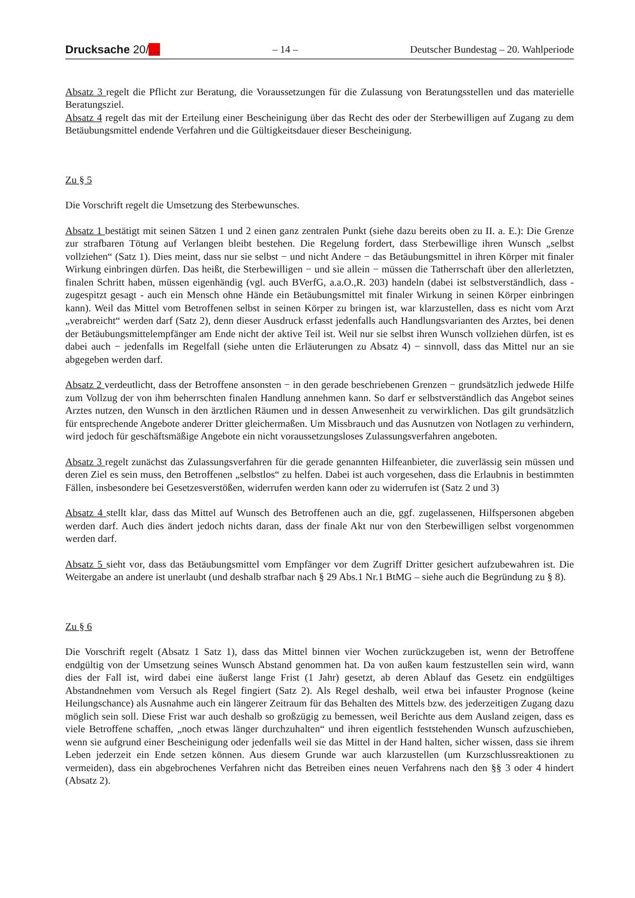Drucksache 20/… – 14 – Deutscher Bundestag – 20. Wahlperiode
Absatz 3 regelt die Pflicht zur Beratung, die Voraussetzungen für die Zulassung von Beratungsstellen und das materielle Beratungsziel.
Absatz 4 regelt das mit der Erteilung einer Bescheinigung über das Recht des oder der Sterbewilligen auf Zugang zu dem Betäubungsmittel endende Verfahren und die Gültigkeitsdauer dieser Bescheinigung.
Zu § 5
Die Vorschrift regelt die Umsetzung des Sterbewunsches.
Absatz 1 bestätigt mit seinen Sätzen 1 und 2 einen ganz zentralen Punkt (siehe dazu bereits oben zu II. a. E.): Die Grenze zur strafbaren Tötung auf Verlangen bleibt bestehen. Die Regelung fordert, dass Sterbewillige ihren Wunsch „selbst vollziehen“ (Satz 1). Dies meint, dass nur sie selbst − und nicht Andere − das Betäubungsmittel in ihren Körper mit finaler Wirkung einbringen dürfen. Das heißt, die Sterbewilligen − und sie allein − müssen die Tatherrschaft über den allerletzten, finalen Schritt haben, müssen eigenhändig (vgl. auch BVerfG, a.a.O.,R. 203) handeln (dabei ist selbstverständlich, dass - zugespitzt gesagt - auch ein Mensch ohne Hände ein Betäubungsmittel mit finaler Wirkung in seinen Körper einbringen kann). Weil das Mittel vom Betroffenen selbst in seinen Körper zu bringen ist, war klarzustellen, dass es nicht vom Arzt „verabreicht“ werden darf (Satz 2), denn dieser Ausdruck erfasst jedenfalls auch Handlungsvarianten des Arztes, bei denen der Betäubungsmittelempfänger am Ende nicht der aktive Teil ist. Weil nur sie selbst ihren Wunsch vollziehen dürfen, ist es dabei auch − jedenfalls im Regelfall (siehe unten die Erläuterungen zu Absatz 4) − sinnvoll, dass das Mittel nur an sie abgegeben werden darf.
Absatz 2 verdeutlicht, dass der Betroffene ansonsten − in den gerade beschriebenen Grenzen − grundsätzlich jedwede Hilfe zum Vollzug der von ihm beherrschten finalen Handlung annehmen kann. So darf er selbstverständlich das Angebot seines Arztes nutzen, den Wunsch in den ärztlichen Räumen und in dessen Anwesenheit zu verwirklichen. Das gilt grundsätzlich für entsprechende Angebote anderer Dritter gleichermaßen. Um Missbrauch und das Ausnutzen von Notlagen zu verhindern, wird jedoch für geschäftsmäßige Angebote ein nicht voraussetzungsloses Zulassungsverfahren angeboten.
Absatz 3 regelt zunächst das Zulassungsverfahren für die gerade genannten Hilfeanbieter, die zuverlässig sein müssen und deren Ziel es sein muss, den Betroffenen „selbstlos“ zu helfen. Dabei ist auch vorgesehen, dass die Erlaubnis in bestimmten Fällen, insbesondere bei Gesetzesverstößen, widerrufen werden kann oder zu widerrufen ist (Satz 2 und 3)
Absatz 4 stellt klar, dass das Mittel auf Wunsch des Betroffenen auch an die, ggf. zugelassenen, Hilfspersonen abgeben werden darf. Auch dies ändert jedoch nichts daran, dass der finale Akt nur von den Sterbewilligen selbst vorgenommen werden darf.
Absatz 5 sieht vor, dass das Betäubungsmittel vom Empfänger vor dem Zugriff Dritter gesichert aufzubewahren ist. Die Weitergabe an andere ist unerlaubt (und deshalb strafbar nach § 29 Abs.1 Nr.1 BtMG – siehe auch die Begründung zu § 8).
Zu § 6
Die Vorschrift regelt (Absatz 1 Satz 1), dass das Mittel binnen vier Wochen zurückzugeben ist, wenn der Betroffene endgültig von der Umsetzung seines Wunsch Abstand genommen hat. Da von außen kaum festzustellen sein wird, wann dies der Fall ist, wird dabei eine äußerst lange Frist (1 Jahr) gesetzt, ab deren Ablauf das Gesetz ein endgültiges Abstandnehmen vom Versuch als Regel fingiert (Satz 2). Als Regel deshalb, weil etwa bei infauster Prognose (keine Heilungschance) als Ausnahme auch ein längerer Zeitraum für das Behalten des Mittels bzw. des jederzeitigen Zugang dazu möglich sein soll. Diese Frist war auch deshalb so großzügig zu bemessen, weil Berichte aus dem Ausland zeigen, dass es viele Betroffene schaffen, „noch etwas länger durchzuhalten“ und ihren eigentlich feststehenden Wunsch aufzuschieben, wenn sie aufgrund einer Bescheinigung oder jedenfalls weil sie das Mittel in der Hand halten, sicher wissen, dass sie ihrem Leben jederzeit ein Ende setzen können. Aus diesem Grunde war auch klarzustellen (um Kurzschlussreaktionen zu vermeiden), dass ein abgebrochenes Verfahren nicht das Betreiben eines neuen Verfahrens nach den §§ 3 oder 4 hindert (Absatz 2).